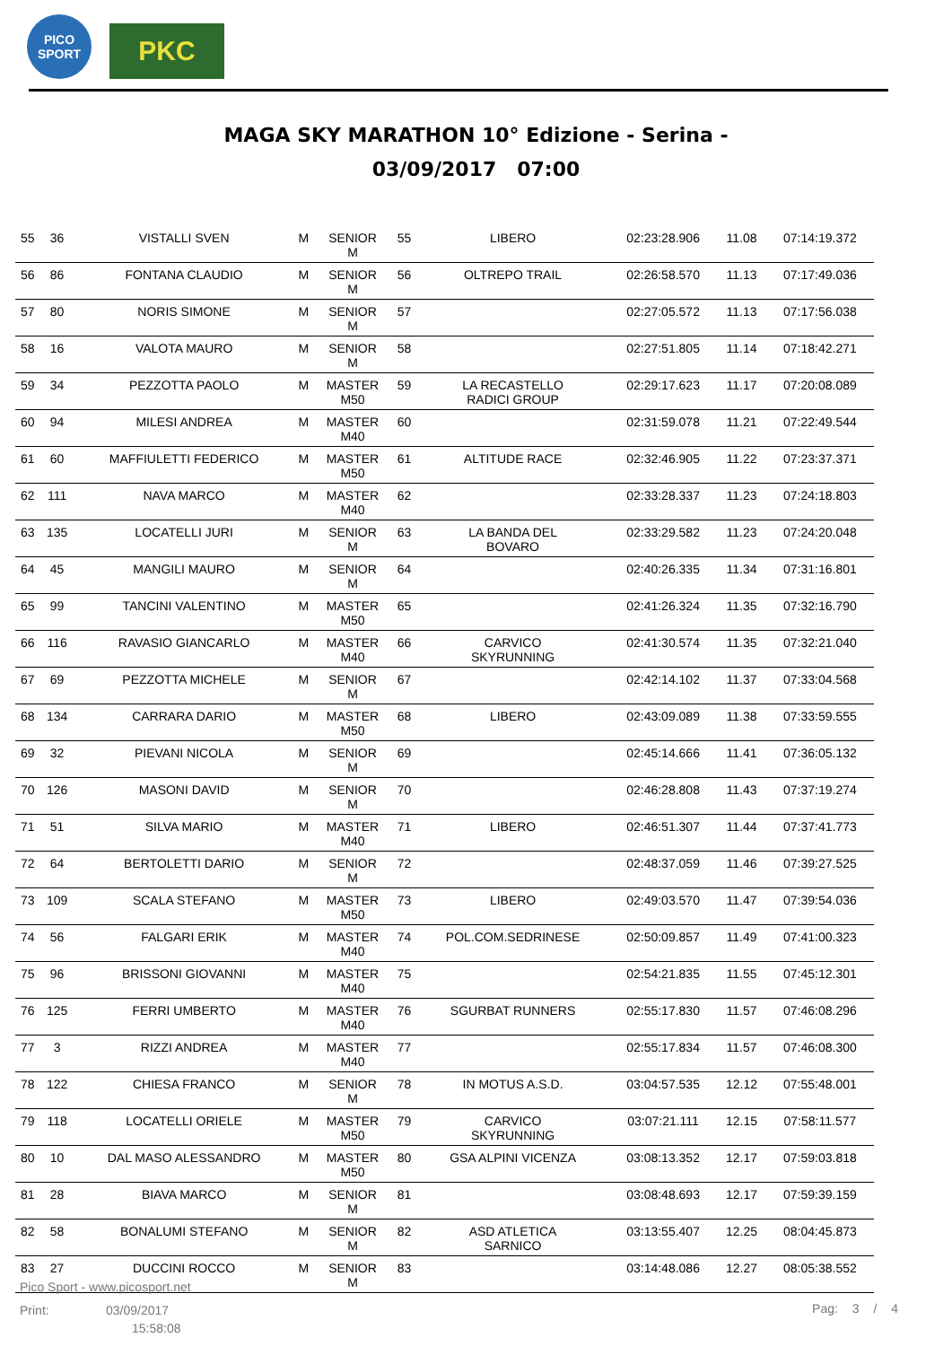PICO
SPORT
PKC
MAGA SKY MARATHON 10° Edizione - Serina -
03/09/2017 07:00
| 55 | 36 | VISTALLI SVEN | M | SENIOR M | 55 | LIBERO | 02:23:28.906 | 11.08 | 07:14:19.372 |
| 56 | 86 | FONTANA CLAUDIO | M | SENIOR M | 56 | OLTREPO TRAIL | 02:26:58.570 | 11.13 | 07:17:49.036 |
| 57 | 80 | NORIS SIMONE | M | SENIOR M | 57 | | 02:27:05.572 | 11.13 | 07:17:56.038 |
| 58 | 16 | VALOTA MAURO | M | SENIOR M | 58 | | 02:27:51.805 | 11.14 | 07:18:42.271 |
| 59 | 34 | PEZZOTTA PAOLO | M | MASTER M50 | 59 | LA RECASTELLO RADICI GROUP | 02:29:17.623 | 11.17 | 07:20:08.089 |
| 60 | 94 | MILESI ANDREA | M | MASTER M40 | 60 | | 02:31:59.078 | 11.21 | 07:22:49.544 |
| 61 | 60 | MAFFIULETTI FEDERICO | M | MASTER M50 | 61 | ALTITUDE RACE | 02:32:46.905 | 11.22 | 07:23:37.371 |
| 62 | 111 | NAVA MARCO | M | MASTER M40 | 62 | | 02:33:28.337 | 11.23 | 07:24:18.803 |
| 63 | 135 | LOCATELLI JURI | M | SENIOR M | 63 | LA BANDA DEL BOVARO | 02:33:29.582 | 11.23 | 07:24:20.048 |
| 64 | 45 | MANGILI MAURO | M | SENIOR M | 64 | | 02:40:26.335 | 11.34 | 07:31:16.801 |
| 65 | 99 | TANCINI VALENTINO | M | MASTER M50 | 65 | | 02:41:26.324 | 11.35 | 07:32:16.790 |
| 66 | 116 | RAVASIO GIANCARLO | M | MASTER M40 | 66 | CARVICO SKYRUNNING | 02:41:30.574 | 11.35 | 07:32:21.040 |
| 67 | 69 | PEZZOTTA MICHELE | M | SENIOR M | 67 | | 02:42:14.102 | 11.37 | 07:33:04.568 |
| 68 | 134 | CARRARA DARIO | M | MASTER M50 | 68 | LIBERO | 02:43:09.089 | 11.38 | 07:33:59.555 |
| 69 | 32 | PIEVANI NICOLA | M | SENIOR M | 69 | | 02:45:14.666 | 11.41 | 07:36:05.132 |
| 70 | 126 | MASONI DAVID | M | SENIOR M | 70 | | 02:46:28.808 | 11.43 | 07:37:19.274 |
| 71 | 51 | SILVA MARIO | M | MASTER M40 | 71 | LIBERO | 02:46:51.307 | 11.44 | 07:37:41.773 |
| 72 | 64 | BERTOLETTI DARIO | M | SENIOR M | 72 | | 02:48:37.059 | 11.46 | 07:39:27.525 |
| 73 | 109 | SCALA STEFANO | M | MASTER M50 | 73 | LIBERO | 02:49:03.570 | 11.47 | 07:39:54.036 |
| 74 | 56 | FALGARI ERIK | M | MASTER M40 | 74 | POL.COM.SEDRINESE | 02:50:09.857 | 11.49 | 07:41:00.323 |
| 75 | 96 | BRISSONI GIOVANNI | M | MASTER M40 | 75 | | 02:54:21.835 | 11.55 | 07:45:12.301 |
| 76 | 125 | FERRI UMBERTO | M | MASTER M40 | 76 | SGURBAT RUNNERS | 02:55:17.830 | 11.57 | 07:46:08.296 |
| 77 | 3 | RIZZI ANDREA | M | MASTER M40 | 77 | | 02:55:17.834 | 11.57 | 07:46:08.300 |
| 78 | 122 | CHIESA FRANCO | M | SENIOR M | 78 | IN MOTUS A.S.D. | 03:04:57.535 | 12.12 | 07:55:48.001 |
| 79 | 118 | LOCATELLI ORIELE | M | MASTER M50 | 79 | CARVICO SKYRUNNING | 03:07:21.111 | 12.15 | 07:58:11.577 |
| 80 | 10 | DAL MASO ALESSANDRO | M | MASTER M50 | 80 | GSA ALPINI VICENZA | 03:08:13.352 | 12.17 | 07:59:03.818 |
| 81 | 28 | BIAVA MARCO | M | SENIOR M | 81 | | 03:08:48.693 | 12.17 | 07:59:39.159 |
| 82 | 58 | BONALUMI STEFANO | M | SENIOR M | 82 | ASD ATLETICA SARNICO | 03:13:55.407 | 12.25 | 08:04:45.873 |
| 83 | 27 | DUCCINI ROCCO | M | SENIOR M | 83 | | 03:14:48.086 | 12.27 | 08:05:38.552 |
Pico Sport - www.picosport.net
Print: 03/09/2017
15:58:08
Pag: 3 / 4